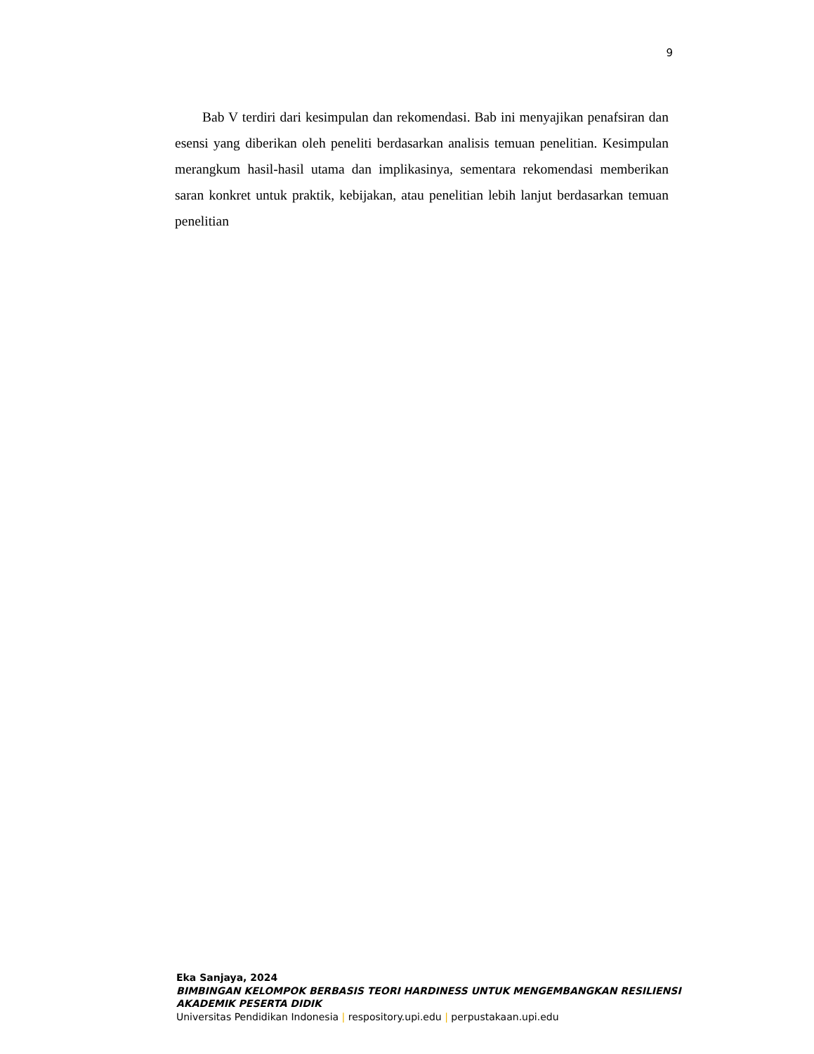9
Bab V terdiri dari kesimpulan dan rekomendasi. Bab ini menyajikan penafsiran dan esensi yang diberikan oleh peneliti berdasarkan analisis temuan penelitian. Kesimpulan merangkum hasil-hasil utama dan implikasinya, sementara rekomendasi memberikan saran konkret untuk praktik, kebijakan, atau penelitian lebih lanjut berdasarkan temuan penelitian
Eka Sanjaya, 2024
BIMBINGAN KELOMPOK BERBASIS TEORI HARDINESS UNTUK MENGEMBANGKAN RESILIENSI AKADEMIK PESERTA DIDIK
Universitas Pendidikan Indonesia | respository.upi.edu | perpustakaan.upi.edu